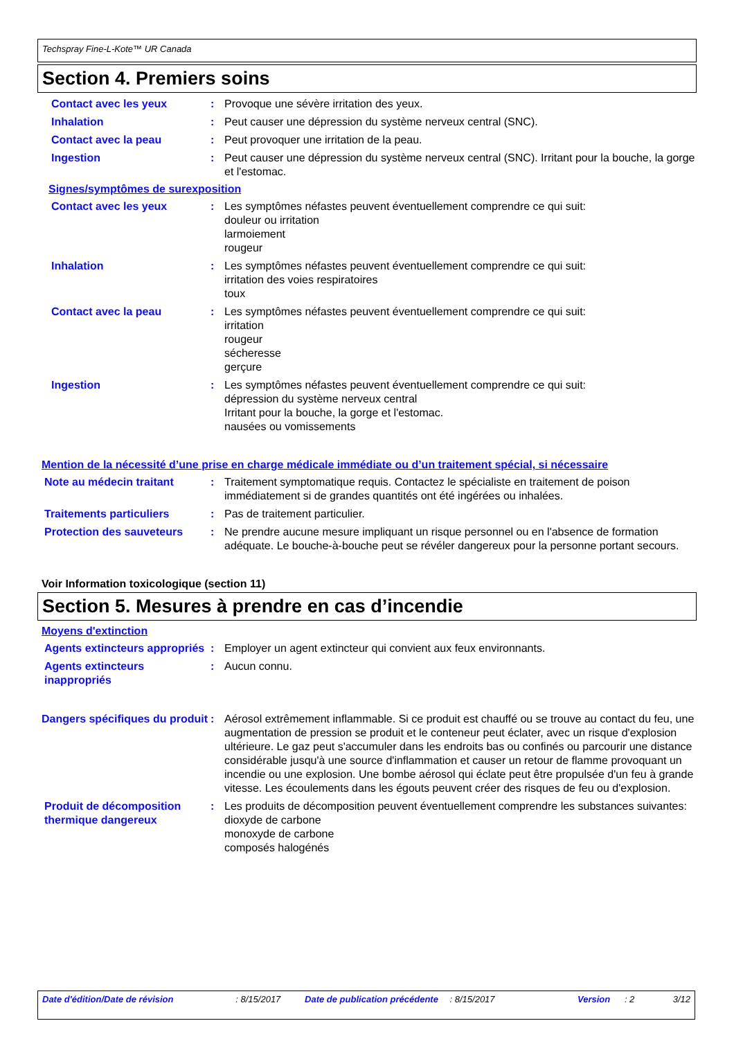Techspray Fine-L-Kote™ UR Canada
Section 4. Premiers soins
Contact avec les yeux : Provoque une sévère irritation des yeux.
Inhalation : Peut causer une dépression du système nerveux central (SNC).
Contact avec la peau : Peut provoquer une irritation de la peau.
Ingestion : Peut causer une dépression du système nerveux central (SNC). Irritant pour la bouche, la gorge et l'estomac.
Signes/symptômes de surexposition
Contact avec les yeux : Les symptômes néfastes peuvent éventuellement comprendre ce qui suit:
douleur ou irritation
larmoiement
rougeur
Inhalation : Les symptômes néfastes peuvent éventuellement comprendre ce qui suit:
irritation des voies respiratoires
toux
Contact avec la peau : Les symptômes néfastes peuvent éventuellement comprendre ce qui suit:
irritation
rougeur
sécheresse
gerçure
Ingestion : Les symptômes néfastes peuvent éventuellement comprendre ce qui suit:
dépression du système nerveux central
Irritant pour la bouche, la gorge et l'estomac.
nausées ou vomissements
Mention de la nécessité d’une prise en charge médicale immédiate ou d’un traitement spécial, si nécessaire
Note au médecin traitant : Traitement symptomatique requis. Contactez le spécialiste en traitement de poison immédiatement si de grandes quantités ont été ingérées ou inhalées.
Traitements particuliers : Pas de traitement particulier.
Protection des sauveteurs : Ne prendre aucune mesure impliquant un risque personnel ou en l'absence de formation adéquate. Le bouche-à-bouche peut se révéler dangereux pour la personne portant secours.
Voir Information toxicologique (section 11)
Section 5. Mesures à prendre en cas d’incendie
Moyens d'extinction
Agents extincteurs appropriés
: Employer un agent extincteur qui convient aux feux environnants.
Agents extincteurs inappropriés
: Aucun connu.
Dangers spécifiques du produit
: Aérosol extrêmement inflammable. Si ce produit est chauffé ou se trouve au contact du feu, une augmentation de pression se produit et le conteneur peut éclater, avec un risque d'explosion ultérieure. Le gaz peut s'accumuler dans les endroits bas ou confinés ou parcourir une distance considérable jusqu'à une source d'inflammation et causer un retour de flamme provoquant un incendie ou une explosion. Une bombe aérosol qui éclate peut être propulsée d'un feu à grande vitesse. Les écoulements dans les égouts peuvent créer des risques de feu ou d'explosion.
Produit de décomposition thermique dangereux
: Les produits de décomposition peuvent éventuellement comprendre les substances suivantes:
dioxyde de carbone
monoxyde de carbone
composés halogénés
Date d'édition/Date de révision: 8/15/2017 Date de publication précédente: 8/15/2017 Version: 2 3/12